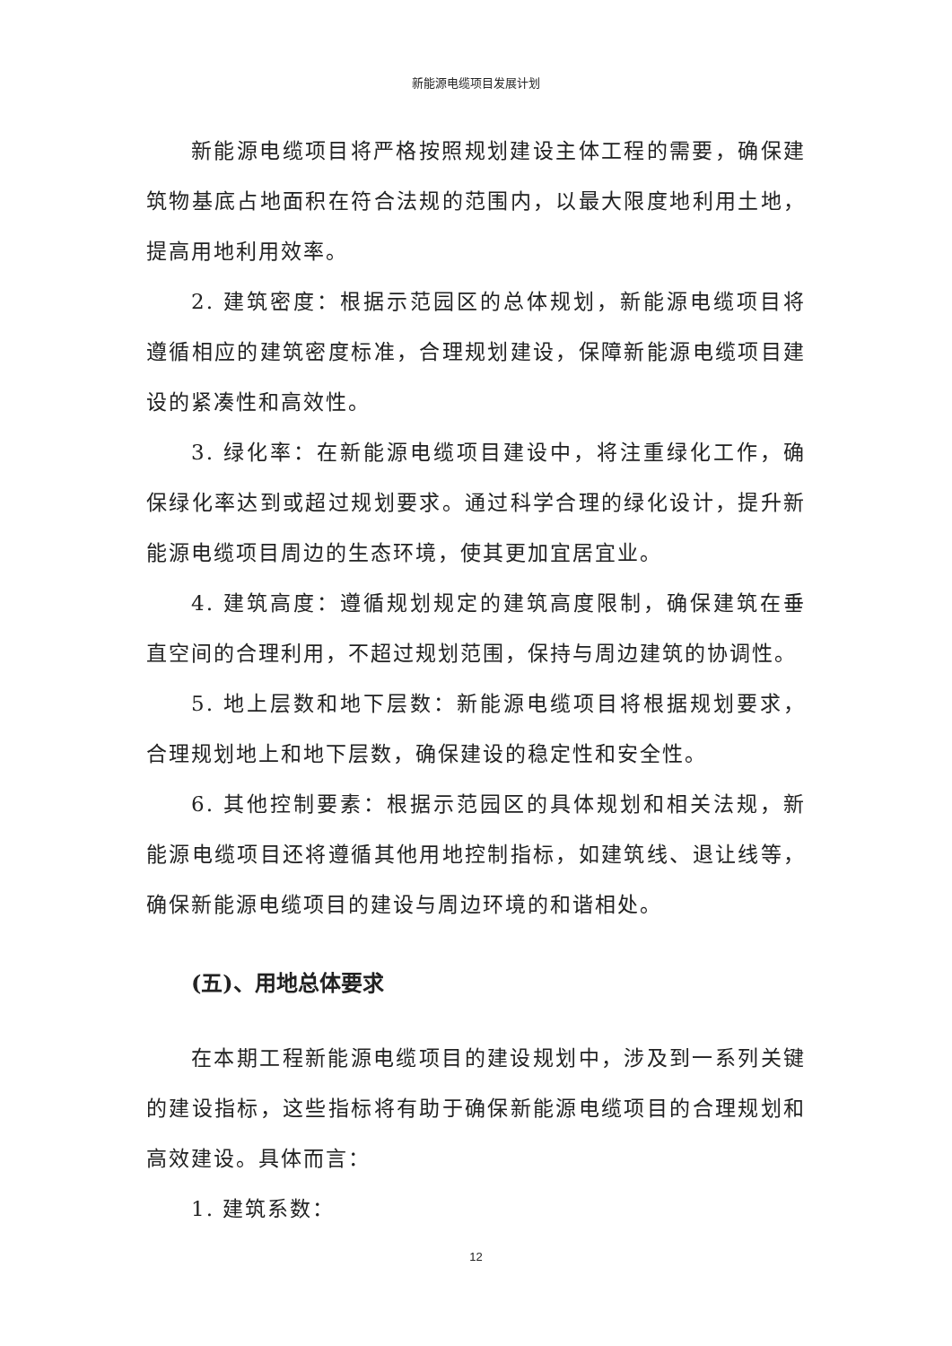新能源电缆项目发展计划
新能源电缆项目将严格按照规划建设主体工程的需要，确保建筑物基底占地面积在符合法规的范围内，以最大限度地利用土地，提高用地利用效率。
2. 建筑密度：根据示范园区的总体规划，新能源电缆项目将遵循相应的建筑密度标准，合理规划建设，保障新能源电缆项目建设的紧凑性和高效性。
3. 绿化率：在新能源电缆项目建设中，将注重绿化工作，确保绿化率达到或超过规划要求。通过科学合理的绿化设计，提升新能源电缆项目周边的生态环境，使其更加宜居宜业。
4. 建筑高度：遵循规划规定的建筑高度限制，确保建筑在垂直空间的合理利用，不超过规划范围，保持与周边建筑的协调性。
5. 地上层数和地下层数：新能源电缆项目将根据规划要求，合理规划地上和地下层数，确保建设的稳定性和安全性。
6. 其他控制要素：根据示范园区的具体规划和相关法规，新能源电缆项目还将遵循其他用地控制指标，如建筑线、退让线等，确保新能源电缆项目的建设与周边环境的和谐相处。
(五)、用地总体要求
在本期工程新能源电缆项目的建设规划中，涉及到一系列关键的建设指标，这些指标将有助于确保新能源电缆项目的合理规划和高效建设。具体而言：
1. 建筑系数：
12